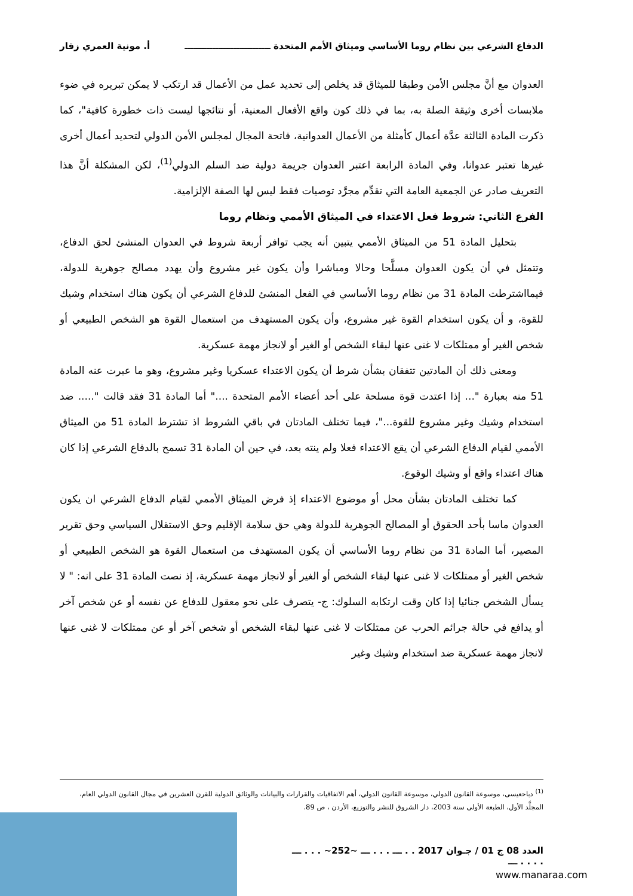الدفاع الشرعي بين نظام روما الأساسي وميثاق الأمم المتحدة ــــــــــــــــــــــــــــ أ. مونية العمري زقار
العدوان مع أنَّ مجلس الأمن وطبقا للميثاق قد يخلص إلى تحديد عمل من الأعمال قد ارتكب لا يمكن تبريره في ضوء ملابسات أخرى وثيقة الصلة به، بما في ذلك كون واقع الأفعال المعنية، أو نتائجها ليست ذات خطورة كافية"، كما ذكرت المادة الثالثة عدَّة أعمال كأمثلة من الأعمال العدوانية، فاتحة المجال لمجلس الأمن الدولي لتحديد أعمال أخرى غيرها تعتبر عدوانا، وفي المادة الرابعة اعتبر العدوان جريمة دولية ضد السلم الدولي<sup>(1)</sup>، لكن المشكلة أنَّ هذا التعريف صادر عن الجمعية العامة التي تقدِّم مجرَّد توصيات فقط ليس لها الصفة الإلزامية.
الفرع الثاني: شروط فعل الاعتداء في الميثاق الأممي ونظام روما
بتحليل المادة 51 من الميثاق الأممي يتبين أنه يجب توافر أربعة شروط في العدوان المنشئ لحق الدفاع، وتتمثل في أن يكون العدوان مسلَّحا وحالا ومباشرا وأن يكون غير مشروع وأن يهدد مصالح جوهرية للدولة، فيمااشترطت المادة 31 من نظام روما الأساسي في الفعل المنشئ للدفاع الشرعي أن يكون هناك استخدام وشيك للقوة، و أن يكون استخدام القوة غير مشروع، وأن يكون المستهدف من استعمال القوة هو الشخص الطبيعي أو شخص الغير أو ممتلكات لا غنى عنها لبقاء الشخص أو الغير أو لانجاز مهمة عسكرية.
ومعنى ذلك أن المادتين تتفقان بشأن شرط أن يكون الاعتداء عسكريا وغير مشروع، وهو ما عبرت عنه المادة 51 منه بعبارة "... إذا اعتدت قوة مسلحة على أحد أعضاء الأمم المتحدة ...." أما المادة 31 فقد قالت "..... ضد استخدام وشيك وغير مشروع للقوة..."، فيما تختلف المادتان في باقي الشروط اذ تشترط المادة 51 من الميثاق الأممي لقيام الدفاع الشرعي أن يقع الاعتداء فعلا ولم ينته بعد، في حين أن المادة 31 تسمح بالدفاع الشرعي إذا كان هناك اعتداء واقع أو وشيك الوقوع.
كما تختلف المادتان بشأن محل أو موضوع الاعتداء إذ فرض الميثاق الأممي لقيام الدفاع الشرعي ان يكون العدوان ماسا بأحد الحقوق أو المصالح الجوهرية للدولة وهي حق سلامة الإقليم وحق الاستقلال السياسي وحق تقرير المصير، أما المادة 31 من نظام روما الأساسي أن يكون المستهدف من استعمال القوة هو الشخص الطبيعي أو شخص الغير أو ممتلكات لا غنى عنها لبقاء الشخص أو الغير أو لانجاز مهمة عسكرية، إذ نصت المادة 31 على انه: " لا يسأل الشخص جنائيا إذا كان وقت ارتكابه السلوك: ج- يتصرف على نحو معقول للدفاع عن نفسه أو عن شخص آخر أو يدافع في حالة جرائم الحرب عن ممتلكات لا غنى عنها لبقاء الشخص أو شخص آخر أو عن ممتلكات لا غنى عنها لانجاز مهمة عسكرية ضد استخدام وشيك وغير
<sup>(1)</sup> دباحعيسى، موسوعة القانون الدولي، موسوعة القانون الدولي، أهم الاتفاقيات والقرارات والبيانات والوثائق الدولية للقرن العشرين في مجال القانون الدولي العام، المجلَّد الأول، الطبعة الأولى سنة 2003، دار الشروق للنشر والتوزيع، الأردن ، ص 89.
العدد 08 ج 01 / جـوان 2017 . . ـــ . . . ـــ ~252~ . . . ـــ . . . . ـــ
www.manaraa.com